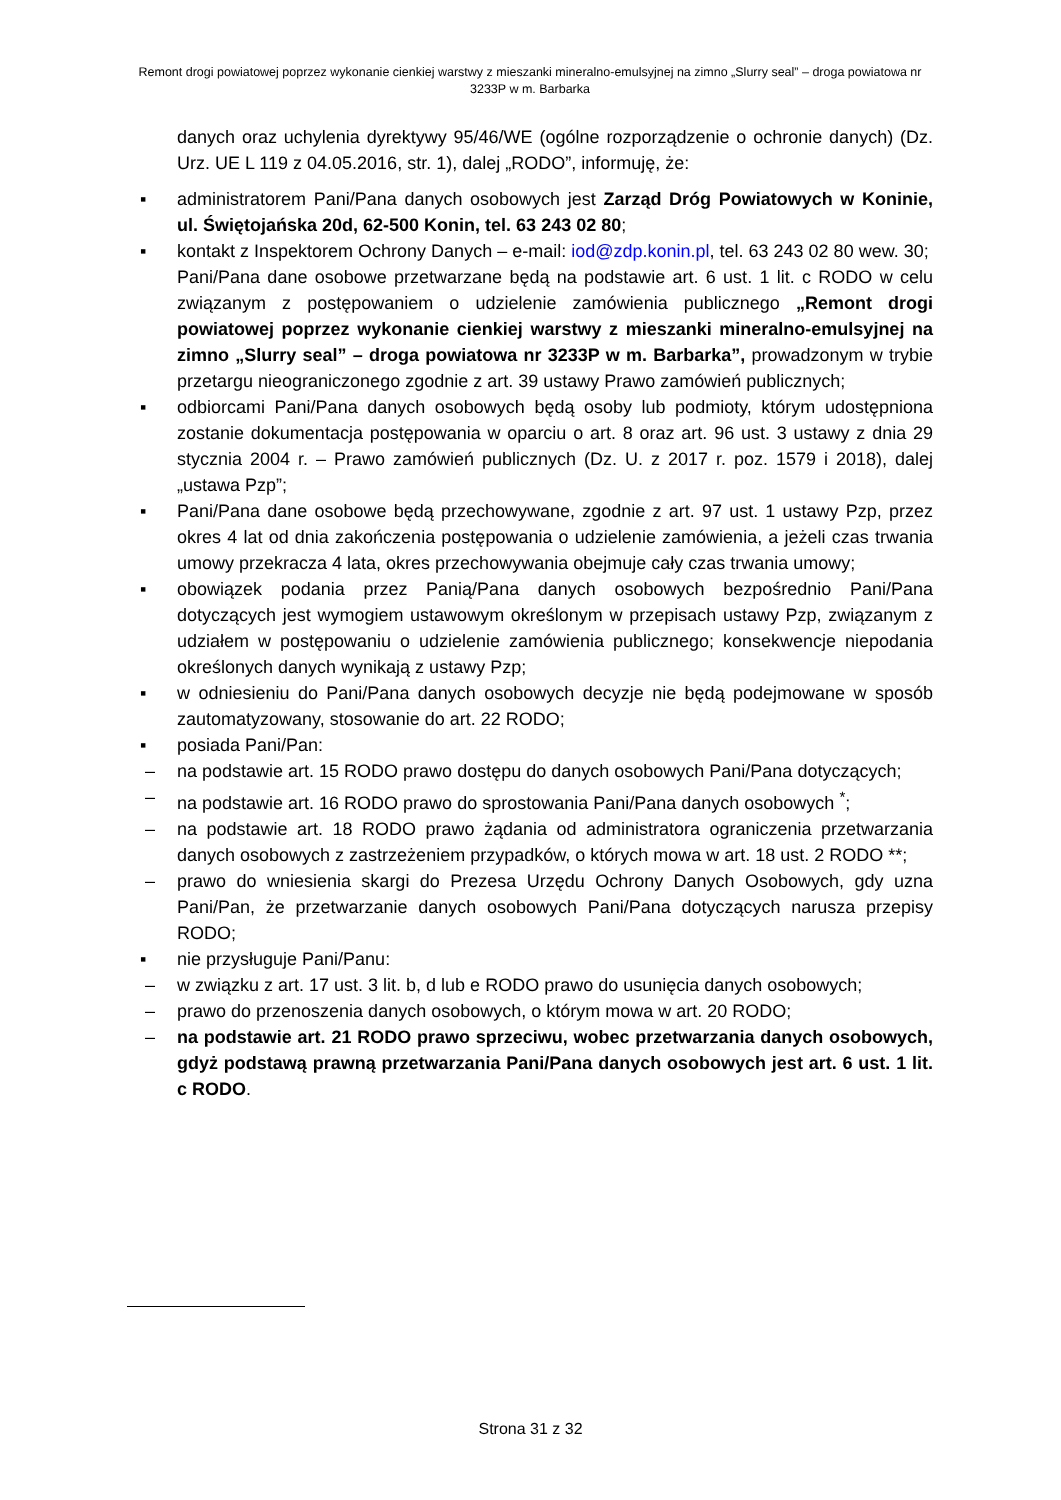Remont drogi powiatowej poprzez wykonanie cienkiej warstwy z mieszanki mineralno-emulsyjnej na zimno „Slurry seal” – droga powiatowa nr 3233P w m. Barbarka
danych oraz uchylenia dyrektywy 95/46/WE (ogólne rozporządzenie o ochronie danych) (Dz. Urz. UE L 119 z 04.05.2016, str. 1), dalej „RODO”, informuję, że:
▪ administratorem Pani/Pana danych osobowych jest Zarząd Dróg Powiatowych w Koninie, ul. Świętojańska 20d, 62-500 Konin, tel. 63 243 02 80;
▪ kontakt z Inspektorem Ochrony Danych – e-mail: iod@zdp.konin.pl, tel. 63 243 02 80 wew. 30;
Pani/Pana dane osobowe przetwarzane będą na podstawie art. 6 ust. 1 lit. c RODO w celu związanym z postępowaniem o udzielenie zamówienia publicznego „Remont drogi powiatowej poprzez wykonanie cienkiej warstwy z mieszanki mineralno-emulsyjnej na zimno „Slurry seal” – droga powiatowa nr 3233P w m. Barbarka”, prowadzonym w trybie przetargu nieograniczonego zgodnie z art. 39 ustawy Prawo zamówień publicznych;
▪ odbiorcami Pani/Pana danych osobowych będą osoby lub podmioty, którym udostępniona zostanie dokumentacja postępowania w oparciu o art. 8 oraz art. 96 ust. 3 ustawy z dnia 29 stycznia 2004 r. – Prawo zamówień publicznych (Dz. U. z 2017 r. poz. 1579 i 2018), dalej „ustawa Pzp”;
▪ Pani/Pana dane osobowe będą przechowywane, zgodnie z art. 97 ust. 1 ustawy Pzp, przez okres 4 lat od dnia zakończenia postępowania o udzielenie zamówienia, a jeżeli czas trwania umowy przekracza 4 lata, okres przechowywania obejmuje cały czas trwania umowy;
▪ obowiązek podania przez Panią/Pana danych osobowych bezpośrednio Pani/Pana dotyczących jest wymogiem ustawowym określonym w przepisach ustawy Pzp, związanym z udziałem w postępowaniu o udzielenie zamówienia publicznego; konsekwencje niepodania określonych danych wynikają z ustawy Pzp;
▪ w odniesieniu do Pani/Pana danych osobowych decyzje nie będą podejmowane w sposób zautomatyzowany, stosowanie do art. 22 RODO;
▪ posiada Pani/Pan:
– na podstawie art. 15 RODO prawo dostępu do danych osobowych Pani/Pana dotyczących;
– na podstawie art. 16 RODO prawo do sprostowania Pani/Pana danych osobowych <sup>*</sup>;
– na podstawie art. 18 RODO prawo żądania od administratora ograniczenia przetwarzania danych osobowych z zastrzeżeniem przypadków, o których mowa w art. 18 ust. 2 RODO **;
– prawo do wniesienia skargi do Prezesa Urzędu Ochrony Danych Osobowych, gdy uzna Pani/Pan, że przetwarzanie danych osobowych Pani/Pana dotyczących narusza przepisy RODO;
▪ nie przysługuje Pani/Panu:
– w związku z art. 17 ust. 3 lit. b, d lub e RODO prawo do usunięcia danych osobowych;
– prawo do przenoszenia danych osobowych, o którym mowa w art. 20 RODO;
– na podstawie art. 21 RODO prawo sprzeciwu, wobec przetwarzania danych osobowych, gdyż podstawą prawną przetwarzania Pani/Pana danych osobowych jest art. 6 ust. 1 lit. c RODO.
Strona 31 z 32